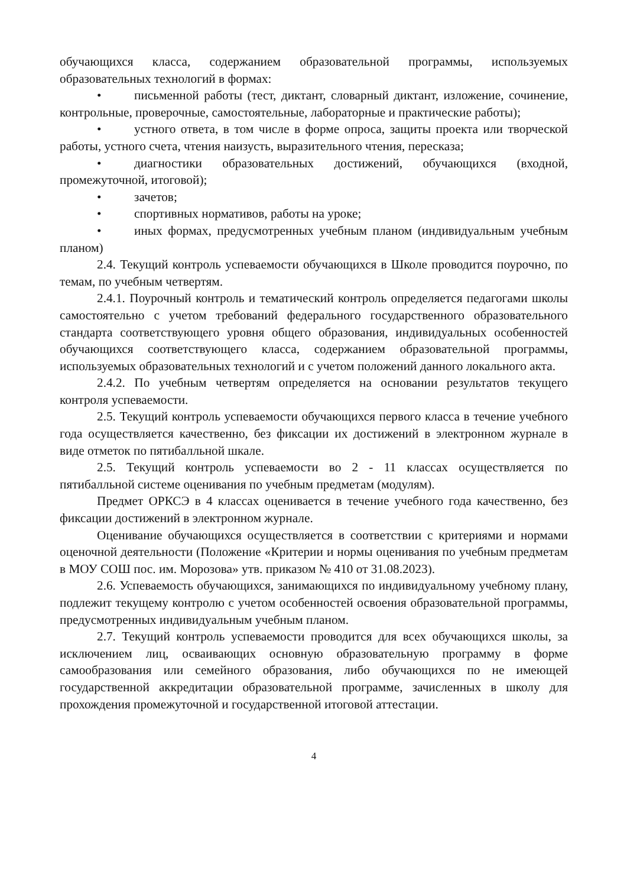обучающихся класса, содержанием образовательной программы, используемых образовательных технологий в формах:
• письменной работы (тест, диктант, словарный диктант, изложение, сочинение, контрольные, проверочные, самостоятельные, лабораторные и практические работы);
• устного ответа, в том числе в форме опроса, защиты проекта или творческой работы, устного счета, чтения наизусть, выразительного чтения, пересказа;
• диагностики образовательных достижений, обучающихся (входной, промежуточной, итоговой);
• зачетов;
• спортивных нормативов, работы на уроке;
• иных формах, предусмотренных учебным планом (индивидуальным учебным планом)
2.4. Текущий контроль успеваемости обучающихся в Школе проводится поурочно, по темам, по учебным четвертям.
2.4.1. Поурочный контроль и тематический контроль определяется педагогами школы самостоятельно с учетом требований федерального государственного образовательного стандарта соответствующего уровня общего образования, индивидуальных особенностей обучающихся соответствующего класса, содержанием образовательной программы, используемых образовательных технологий и с учетом положений данного локального акта.
2.4.2. По учебным четвертям определяется на основании результатов текущего контроля успеваемости.
2.5. Текущий контроль успеваемости обучающихся первого класса в течение учебного года осуществляется качественно, без фиксации их достижений в электронном журнале в виде отметок по пятибалльной шкале.
2.5. Текущий контроль успеваемости во 2 - 11 классах осуществляется по пятибалльной системе оценивания по учебным предметам (модулям).
Предмет ОРКСЭ в 4 классах оценивается в течение учебного года качественно, без фиксации достижений в электронном журнале.
Оценивание обучающихся осуществляется в соответствии с критериями и нормами оценочной деятельности (Положение «Критерии и нормы оценивания по учебным предметам в МОУ СОШ пос. им. Морозова» утв. приказом № 410 от 31.08.2023).
2.6. Успеваемость обучающихся, занимающихся по индивидуальному учебному плану, подлежит текущему контролю с учетом особенностей освоения образовательной программы, предусмотренных индивидуальным учебным планом.
2.7. Текущий контроль успеваемости проводится для всех обучающихся школы, за исключением лиц, осваивающих основную образовательную программу в форме самообразования или семейного образования, либо обучающихся по не имеющей государственной аккредитации образовательной программе, зачисленных в школу для прохождения промежуточной и государственной итоговой аттестации.
4